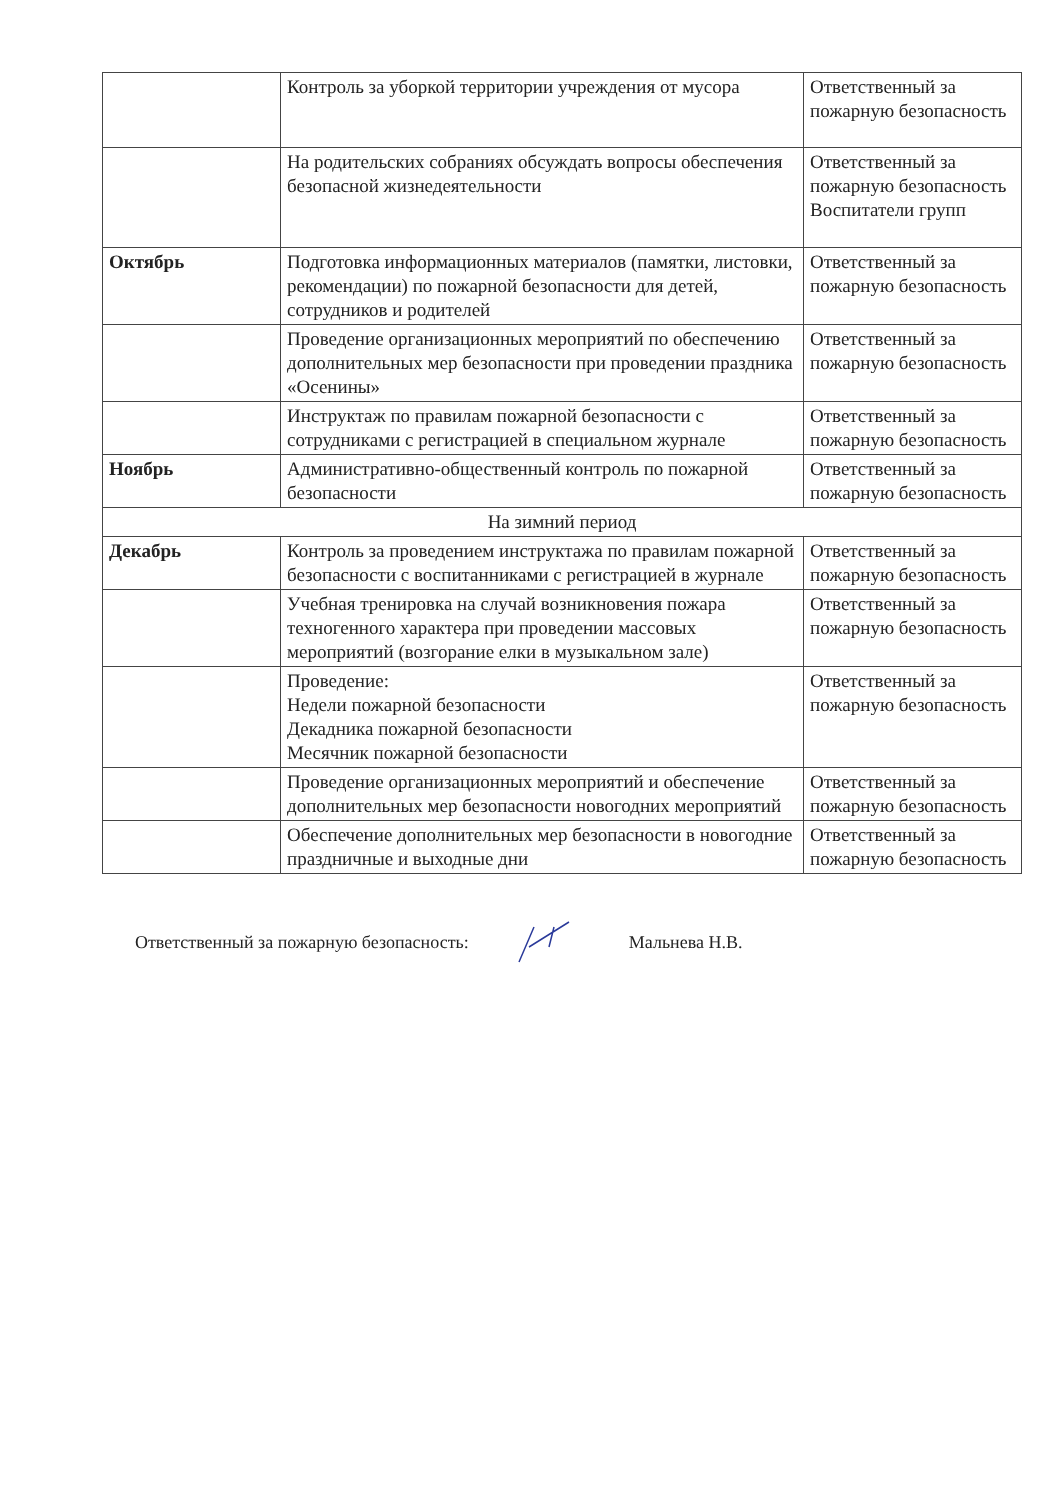| | Контроль за уборкой территории учреждения от мусора | Ответственный за пожарную безопасность |
| | На родительских собраниях обсуждать вопросы обеспечения безопасной жизнедеятельности | Ответственный за пожарную безопасность Воспитатели групп |
| Октябрь | Подготовка информационных материалов (памятки, листовки, рекомендации) по пожарной безопасности для детей, сотрудников и родителей | Ответственный за пожарную безопасность |
| | Проведение организационных мероприятий по обеспечению дополнительных мер безопасности при проведении праздника «Осенины» | Ответственный за пожарную безопасность |
| | Инструктаж по правилам пожарной безопасности с сотрудниками с регистрацией в специальном журнале | Ответственный за пожарную безопасность |
| Ноябрь | Административно-общественный контроль по пожарной безопасности | Ответственный за пожарную безопасность |
| На зимний период | | |
| Декабрь | Контроль за проведением инструктажа по правилам пожарной безопасности с воспитанниками с регистрацией в журнале | Ответственный за пожарную безопасность |
| | Учебная тренировка на случай возникновения пожара техногенного характера при проведении массовых мероприятий (возгорание елки в музыкальном зале) | Ответственный за пожарную безопасность |
| | Проведение: Недели пожарной безопасности Декадника пожарной безопасности Месячник пожарной безопасности | Ответственный за пожарную безопасность |
| | Проведение организационных мероприятий и обеспечение дополнительных мер безопасности новогодних мероприятий | Ответственный за пожарную безопасность |
| | Обеспечение дополнительных мер безопасности в новогодние праздничные и выходные дни | Ответственный за пожарную безопасность |
Ответственный за пожарную безопасность: Мальнева Н.В.